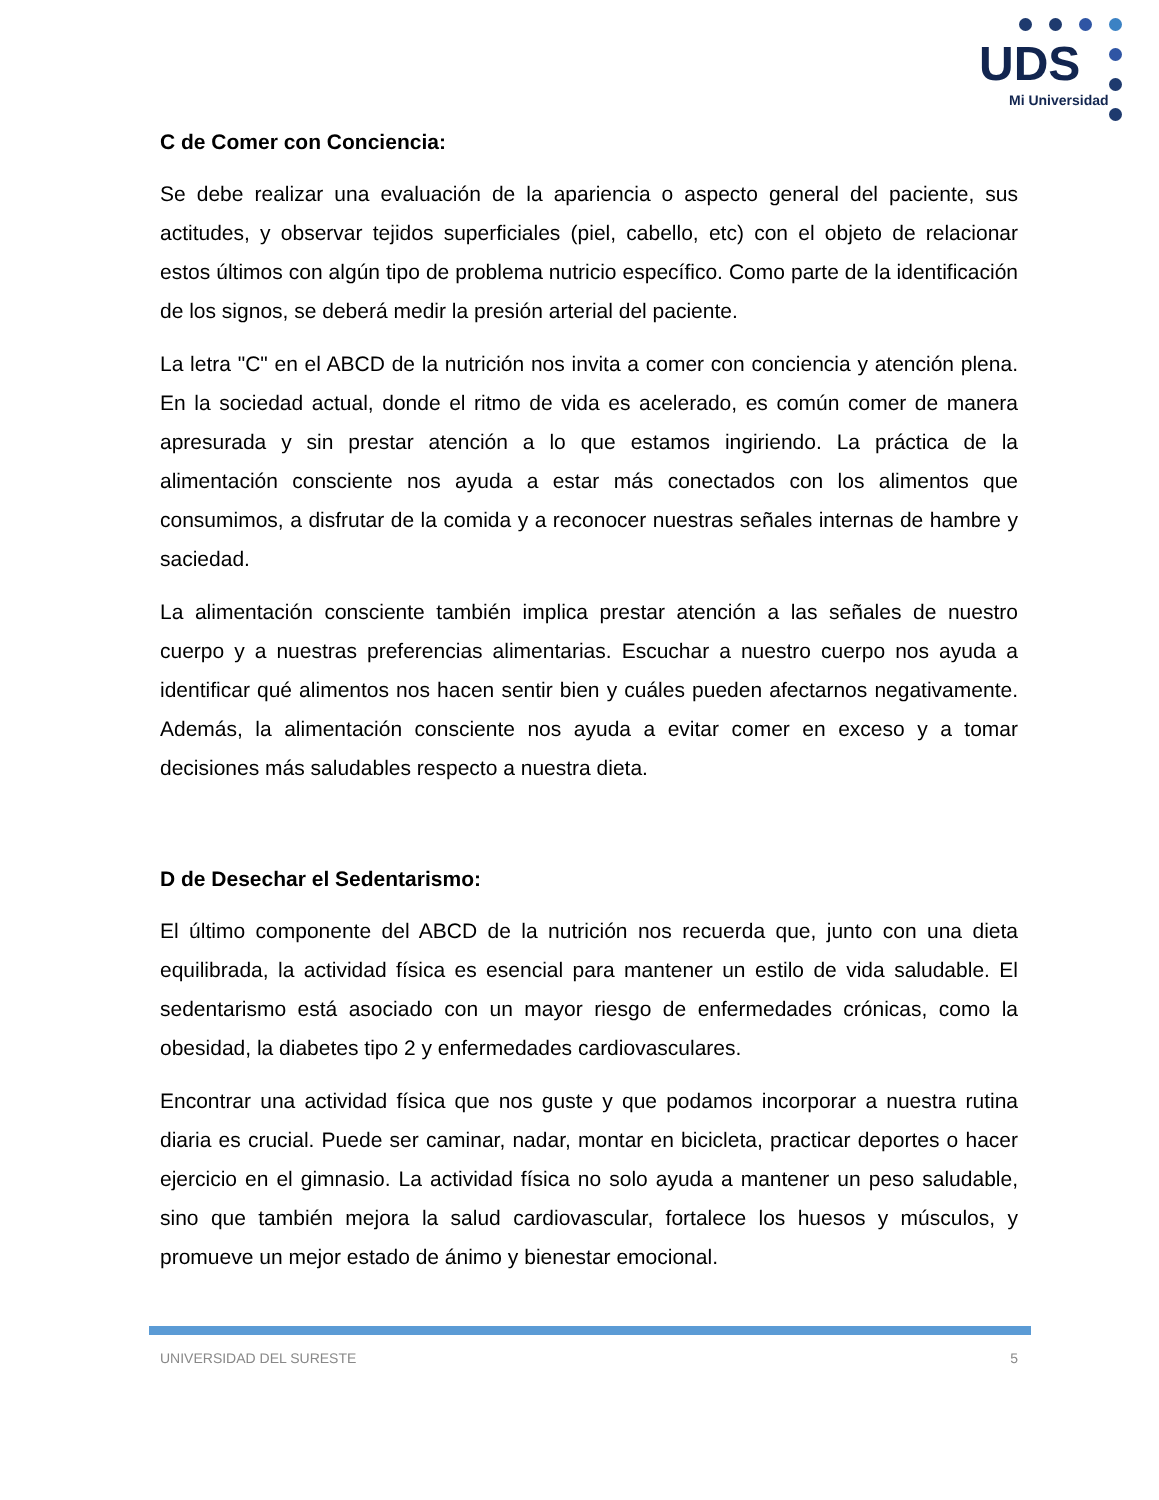UDS
Mi Universidad
C de Comer con Conciencia:
Se debe realizar una evaluación de la apariencia o aspecto general del paciente, sus actitudes, y observar tejidos superficiales (piel, cabello, etc) con el objeto de relacionar estos últimos con algún tipo de problema nutricio específico. Como parte de la identificación de los signos, se deberá medir la presión arterial del paciente.
La letra "C" en el ABCD de la nutrición nos invita a comer con conciencia y atención plena. En la sociedad actual, donde el ritmo de vida es acelerado, es común comer de manera apresurada y sin prestar atención a lo que estamos ingiriendo. La práctica de la alimentación consciente nos ayuda a estar más conectados con los alimentos que consumimos, a disfrutar de la comida y a reconocer nuestras señales internas de hambre y saciedad.
La alimentación consciente también implica prestar atención a las señales de nuestro cuerpo y a nuestras preferencias alimentarias. Escuchar a nuestro cuerpo nos ayuda a identificar qué alimentos nos hacen sentir bien y cuáles pueden afectarnos negativamente. Además, la alimentación consciente nos ayuda a evitar comer en exceso y a tomar decisiones más saludables respecto a nuestra dieta.
D de Desechar el Sedentarismo:
El último componente del ABCD de la nutrición nos recuerda que, junto con una dieta equilibrada, la actividad física es esencial para mantener un estilo de vida saludable. El sedentarismo está asociado con un mayor riesgo de enfermedades crónicas, como la obesidad, la diabetes tipo 2 y enfermedades cardiovasculares.
Encontrar una actividad física que nos guste y que podamos incorporar a nuestra rutina diaria es crucial. Puede ser caminar, nadar, montar en bicicleta, practicar deportes o hacer ejercicio en el gimnasio. La actividad física no solo ayuda a mantener un peso saludable, sino que también mejora la salud cardiovascular, fortalece los huesos y músculos, y promueve un mejor estado de ánimo y bienestar emocional.
UNIVERSIDAD DEL SURESTE 5